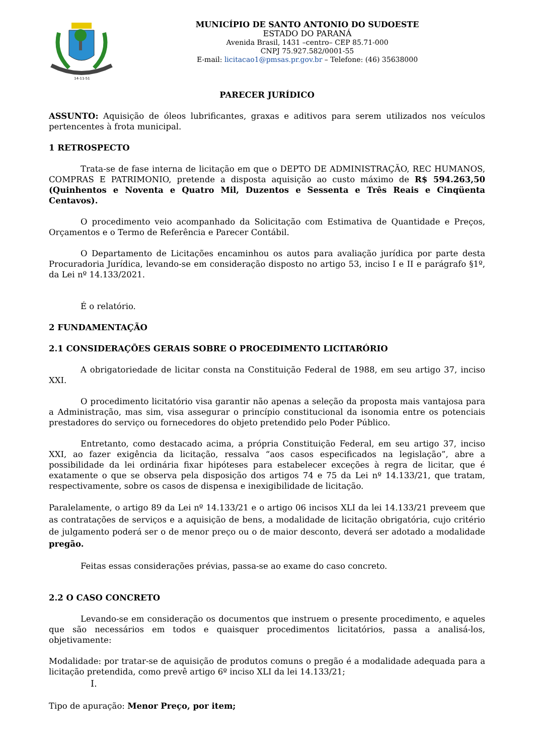14-11-51
MUNICÍPIO DE SANTO ANTONIO DO SUDOESTE
ESTADO DO PARANÁ
Avenida Brasil, 1431 –centro– CEP 85.71-000
CNPJ 75.927.582/0001-55
E-mail: licitacao1@pmsas.pr.gov.br – Telefone: (46) 35638000
PARECER JURÍDICO
ASSUNTO: Aquisição de óleos lubrificantes, graxas e aditivos para serem utilizados nos veículos pertencentes à frota municipal.
1 RETROSPECTO
Trata-se de fase interna de licitação em que o DEPTO DE ADMINISTRAÇÃO, REC HUMANOS, COMPRAS E PATRIMONIO, pretende a disposta aquisição ao custo máximo de R$ 594.263,50 (Quinhentos e Noventa e Quatro Mil, Duzentos e Sessenta e Três Reais e Cinqüenta Centavos).
O procedimento veio acompanhado da Solicitação com Estimativa de Quantidade e Preços, Orçamentos e o Termo de Referência e Parecer Contábil.
O Departamento de Licitações encaminhou os autos para avaliação jurídica por parte desta Procuradoria Jurídica, levando-se em consideração disposto no artigo 53, inciso I e II e parágrafo §1º, da Lei nº 14.133/2021.
É o relatório.
2 FUNDAMENTAÇÃO
2.1 CONSIDERAÇÕES GERAIS SOBRE O PROCEDIMENTO LICITARÓRIO
A obrigatoriedade de licitar consta na Constituição Federal de 1988, em seu artigo 37, inciso XXI.
O procedimento licitatório visa garantir não apenas a seleção da proposta mais vantajosa para a Administração, mas sim, visa assegurar o princípio constitucional da isonomia entre os potenciais prestadores do serviço ou fornecedores do objeto pretendido pelo Poder Público.
Entretanto, como destacado acima, a própria Constituição Federal, em seu artigo 37, inciso XXI, ao fazer exigência da licitação, ressalva “aos casos especificados na legislação”, abre a possibilidade da lei ordinária fixar hipóteses para estabelecer exceções à regra de licitar, que é exatamente o que se observa pela disposição dos artigos 74 e 75 da Lei nº 14.133/21, que tratam, respectivamente, sobre os casos de dispensa e inexigibilidade de licitação.
Paralelamente, o artigo 89 da Lei nº 14.133/21 e o artigo 06 incisos XLI da lei 14.133/21 preveem que as contratações de serviços e a aquisição de bens, a modalidade de licitação obrigatória, cujo critério de julgamento poderá ser o de menor preço ou o de maior desconto, deverá ser adotado a modalidade pregão.
Feitas essas considerações prévias, passa-se ao exame do caso concreto.
2.2 O CASO CONCRETO
Levando-se em consideração os documentos que instruem o presente procedimento, e aqueles que são necessários em todos e quaisquer procedimentos licitatórios, passa a analisá-los, objetivamente:
Modalidade: por tratar-se de aquisição de produtos comuns o pregão é a modalidade adequada para a licitação pretendida, como prevê artigo 6º inciso XLI da lei 14.133/21;
I.
Tipo de apuração: Menor Preço, por item;